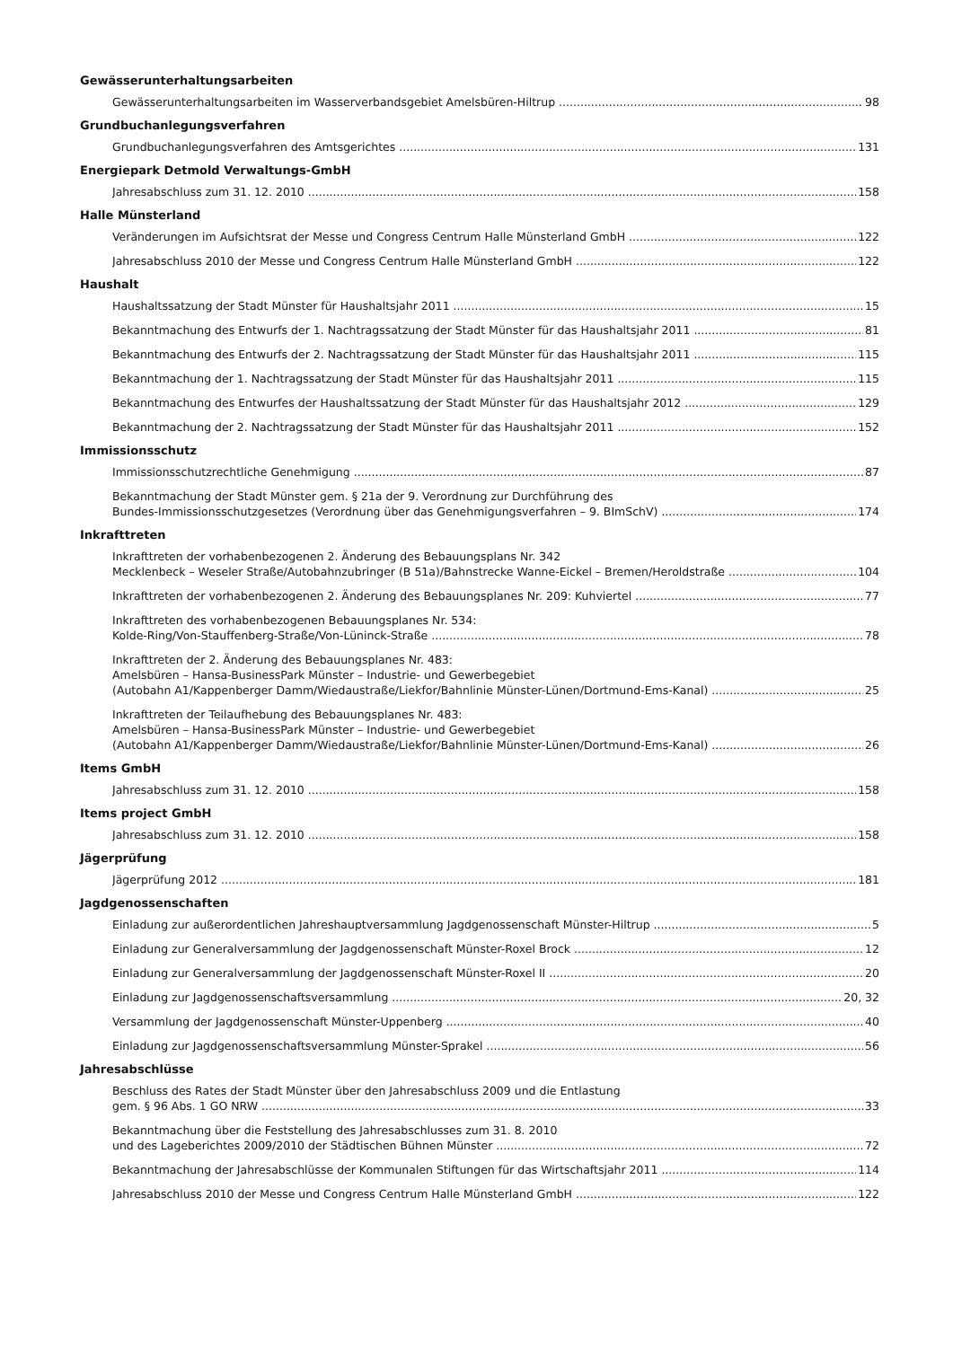Gewässerunterhaltungsarbeiten
Gewässerunterhaltungsarbeiten im Wasserverbandsgebiet Amelsbüren-Hiltrup 98
Grundbuchanlegungsverfahren
Grundbuchanlegungsverfahren des Amtsgerichtes 131
Energiepark Detmold Verwaltungs-GmbH
Jahresabschluss zum 31. 12. 2010 158
Halle Münsterland
Veränderungen im Aufsichtsrat der Messe und Congress Centrum Halle Münsterland GmbH 122
Jahresabschluss 2010 der Messe und Congress Centrum Halle Münsterland GmbH 122
Haushalt
Haushaltssatzung der Stadt Münster für Haushaltsjahr 2011 15
Bekanntmachung des Entwurfs der 1. Nachtragssatzung der Stadt Münster für das Haushaltsjahr 2011 81
Bekanntmachung des Entwurfs der 2. Nachtragssatzung der Stadt Münster für das Haushaltsjahr 2011 115
Bekanntmachung der 1. Nachtragssatzung der Stadt Münster für das Haushaltsjahr 2011 115
Bekanntmachung des Entwurfes der Haushaltssatzung der Stadt Münster für das Haushaltsjahr 2012 129
Bekanntmachung der 2. Nachtragssatzung der Stadt Münster für das Haushaltsjahr 2011 152
Immissionsschutz
Immissionsschutzrechtliche Genehmigung 87
Bekanntmachung der Stadt Münster gem. § 21a der 9. Verordnung zur Durchführung des
Bundes-Immissionsschutzgesetzes (Verordnung über das Genehmigungsverfahren – 9. BImSchV) 174
Inkrafttreten
Inkrafttreten der vorhabenbezogenen 2. Änderung des Bebauungsplans Nr. 342
Mecklenbeck – Weseler Straße/Autobahnzubringer (B 51a)/Bahnstrecke Wanne-Eickel – Bremen/Heroldstraße 104
Inkrafttreten der vorhabenbezogenen 2. Änderung des Bebauungsplanes Nr. 209: Kuhviertel 77
Inkrafttreten des vorhabenbezogenen Bebauungsplanes Nr. 534:
Kolde-Ring/Von-Stauffenberg-Straße/Von-Lüninck-Straße 78
Inkrafttreten der 2. Änderung des Bebauungsplanes Nr. 483:
Amelsbüren – Hansa-BusinessPark Münster – Industrie- und Gewerbegebiet
(Autobahn A1/Kappenberger Damm/Wiedaustraße/Liekfor/Bahnlinie Münster-Lünen/Dortmund-Ems-Kanal) 25
Inkrafttreten der Teilaufhebung des Bebauungsplanes Nr. 483:
Amelsbüren – Hansa-BusinessPark Münster – Industrie- und Gewerbegebiet
(Autobahn A1/Kappenberger Damm/Wiedaustraße/Liekfor/Bahnlinie Münster-Lünen/Dortmund-Ems-Kanal) 26
Items GmbH
Jahresabschluss zum 31. 12. 2010 158
Items project GmbH
Jahresabschluss zum 31. 12. 2010 158
Jägerprüfung
Jägerprüfung 2012 181
Jagdgenossenschaften
Einladung zur außerordentlichen Jahreshauptversammlung Jagdgenossenschaft Münster-Hiltrup 5
Einladung zur Generalversammlung der Jagdgenossenschaft Münster-Roxel Brock 12
Einladung zur Generalversammlung der Jagdgenossenschaft Münster-Roxel II 20
Einladung zur Jagdgenossenschaftsversammlung 20, 32
Versammlung der Jagdgenossenschaft Münster-Uppenberg 40
Einladung zur Jagdgenossenschaftsversammlung Münster-Sprakel 56
Jahresabschlüsse
Beschluss des Rates der Stadt Münster über den Jahresabschluss 2009 und die Entlastung
gem. § 96 Abs. 1 GO NRW 33
Bekanntmachung über die Feststellung des Jahresabschlusses zum 31. 8. 2010
und des Lageberichtes 2009/2010 der Städtischen Bühnen Münster 72
Bekanntmachung der Jahresabschlüsse der Kommunalen Stiftungen für das Wirtschaftsjahr 2011 114
Jahresabschluss 2010 der Messe und Congress Centrum Halle Münsterland GmbH 122